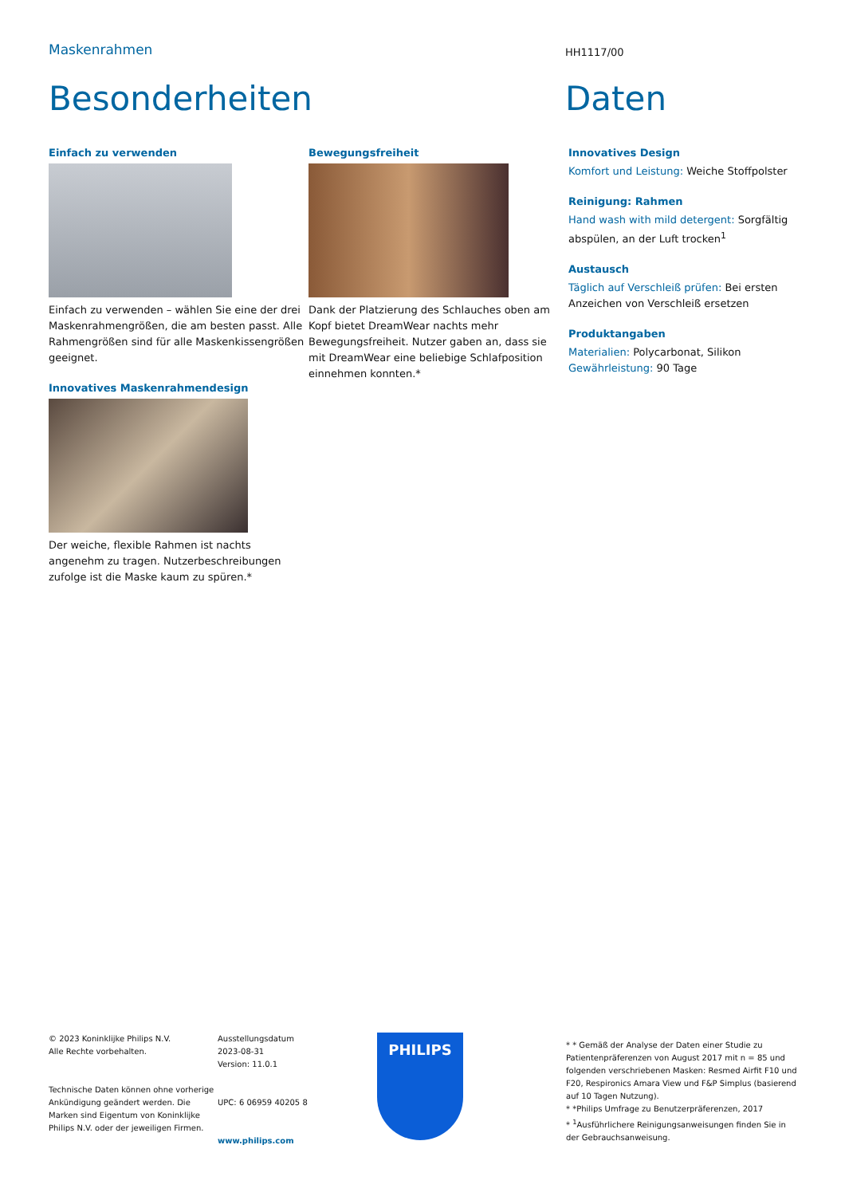Maskenrahmen
HH1117/00
Besonderheiten Daten
Einfach zu verwenden
Einfach zu verwenden – wählen Sie eine der drei Maskenrahmengrößen, die am besten passt. Alle Rahmengrößen sind für alle Maskenkissengrößen geeignet.
Innovatives Maskenrahmendesign
Der weiche, flexible Rahmen ist nachts angenehm zu tragen. Nutzerbeschreibungen zufolge ist die Maske kaum zu spüren.*
Bewegungsfreiheit
Dank der Platzierung des Schlauches oben am Kopf bietet DreamWear nachts mehr Bewegungsfreiheit. Nutzer gaben an, dass sie mit DreamWear eine beliebige Schlafposition einnehmen konnten.*
Innovatives Design
Komfort und Leistung: Weiche Stoffpolster
Reinigung: Rahmen
Hand wash with mild detergent: Sorgfältig abspülen, an der Luft trocken<sup>1</sup>
Austausch
Täglich auf Verschleiß prüfen: Bei ersten Anzeichen von Verschleiß ersetzen
Produktangaben
Materialien: Polycarbonat, Silikon
Gewährleistung: 90 Tage
© 2023 Koninklijke Philips N.V.
Alle Rechte vorbehalten.
Technische Daten können ohne vorherige Ankündigung geändert werden. Die Marken sind Eigentum von Koninklijke Philips N.V. oder der jeweiligen Firmen.
Ausstellungsdatum
2023-08-31
Version: 11.0.1
UPC: 6 06959 40205 8
www.philips.com
PHILIPS
* * Gemäß der Analyse der Daten einer Studie zu Patientenpräferenzen von August 2017 mit n = 85 und folgenden verschriebenen Masken: Resmed Airfit F10 und F20, Respironics Amara View und F&P Simplus (basierend auf 10 Tagen Nutzung).
* *Philips Umfrage zu Benutzerpräferenzen, 2017
* <sup>1</sup>Ausführlichere Reinigungsanweisungen finden Sie in der Gebrauchsanweisung.